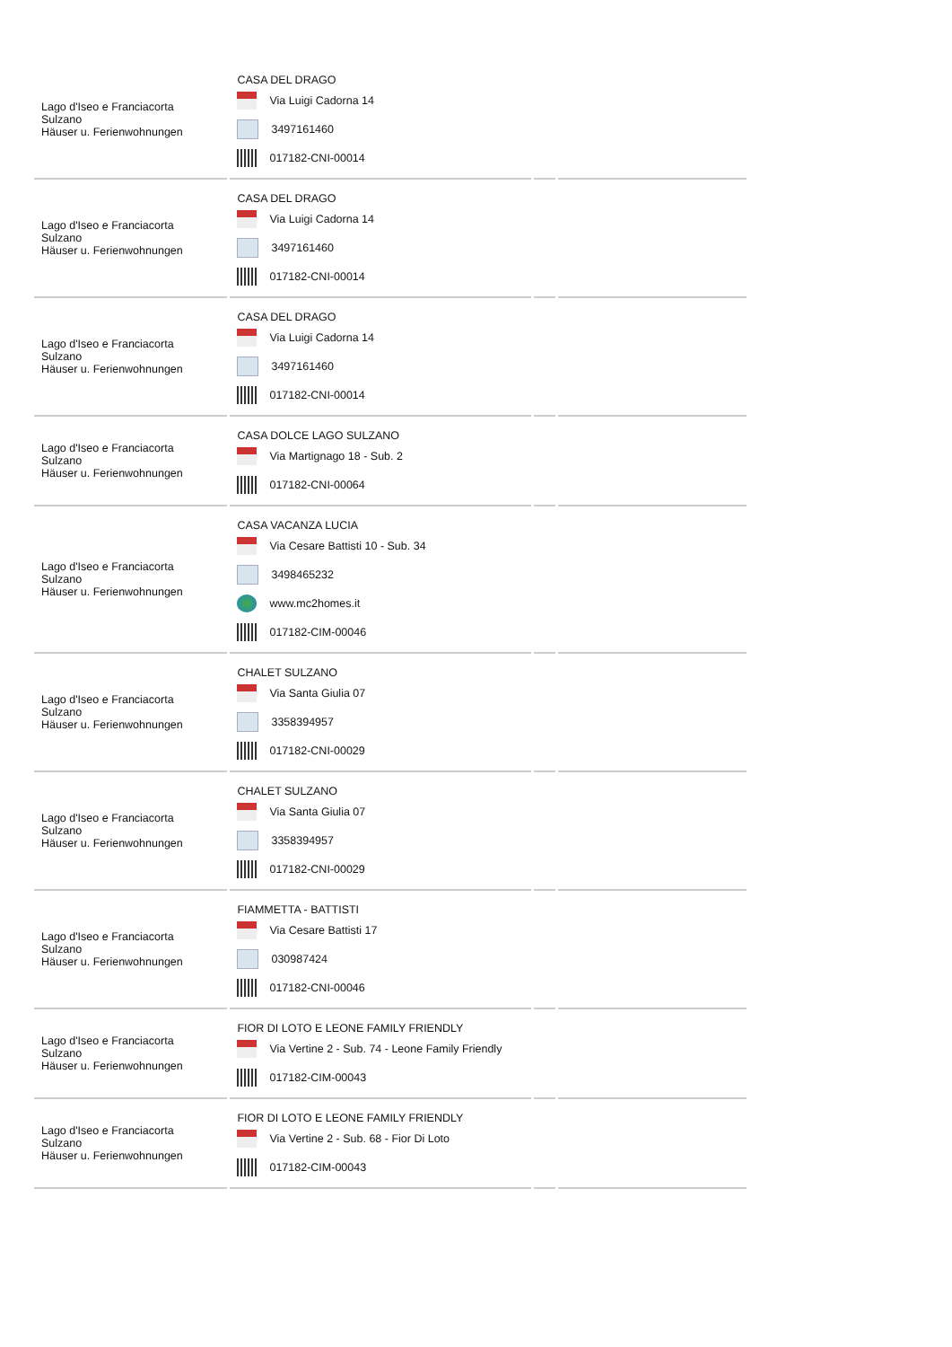| Lago d'Iseo e Franciacorta Sulzano Häuser u. Ferienwohnungen | CASA DEL DRAGO Via Luigi Cadorna 14 3497161460 017182-CNI-00014 | | |
| Lago d'Iseo e Franciacorta Sulzano Häuser u. Ferienwohnungen | CASA DEL DRAGO Via Luigi Cadorna 14 3497161460 017182-CNI-00014 | | |
| Lago d'Iseo e Franciacorta Sulzano Häuser u. Ferienwohnungen | CASA DEL DRAGO Via Luigi Cadorna 14 3497161460 017182-CNI-00014 | | |
| Lago d'Iseo e Franciacorta Sulzano Häuser u. Ferienwohnungen | CASA DOLCE LAGO SULZANO Via Martignago 18 - Sub. 2 017182-CNI-00064 | | |
| Lago d'Iseo e Franciacorta Sulzano Häuser u. Ferienwohnungen | CASA VACANZA LUCIA Via Cesare Battisti 10 - Sub. 34 3498465232 www.mc2homes.it 017182-CIM-00046 | | |
| Lago d'Iseo e Franciacorta Sulzano Häuser u. Ferienwohnungen | CHALET SULZANO Via Santa Giulia 07 3358394957 017182-CNI-00029 | | |
| Lago d'Iseo e Franciacorta Sulzano Häuser u. Ferienwohnungen | CHALET SULZANO Via Santa Giulia 07 3358394957 017182-CNI-00029 | | |
| Lago d'Iseo e Franciacorta Sulzano Häuser u. Ferienwohnungen | FIAMMETTA - BATTISTI Via Cesare Battisti 17 030987424 017182-CNI-00046 | | |
| Lago d'Iseo e Franciacorta Sulzano Häuser u. Ferienwohnungen | FIOR DI LOTO E LEONE FAMILY FRIENDLY Via Vertine 2 - Sub. 74 - Leone Family Friendly 017182-CIM-00043 | | |
| Lago d'Iseo e Franciacorta Sulzano Häuser u. Ferienwohnungen | FIOR DI LOTO E LEONE FAMILY FRIENDLY Via Vertine 2 - Sub. 68 - Fior Di Loto 017182-CIM-00043 | | |